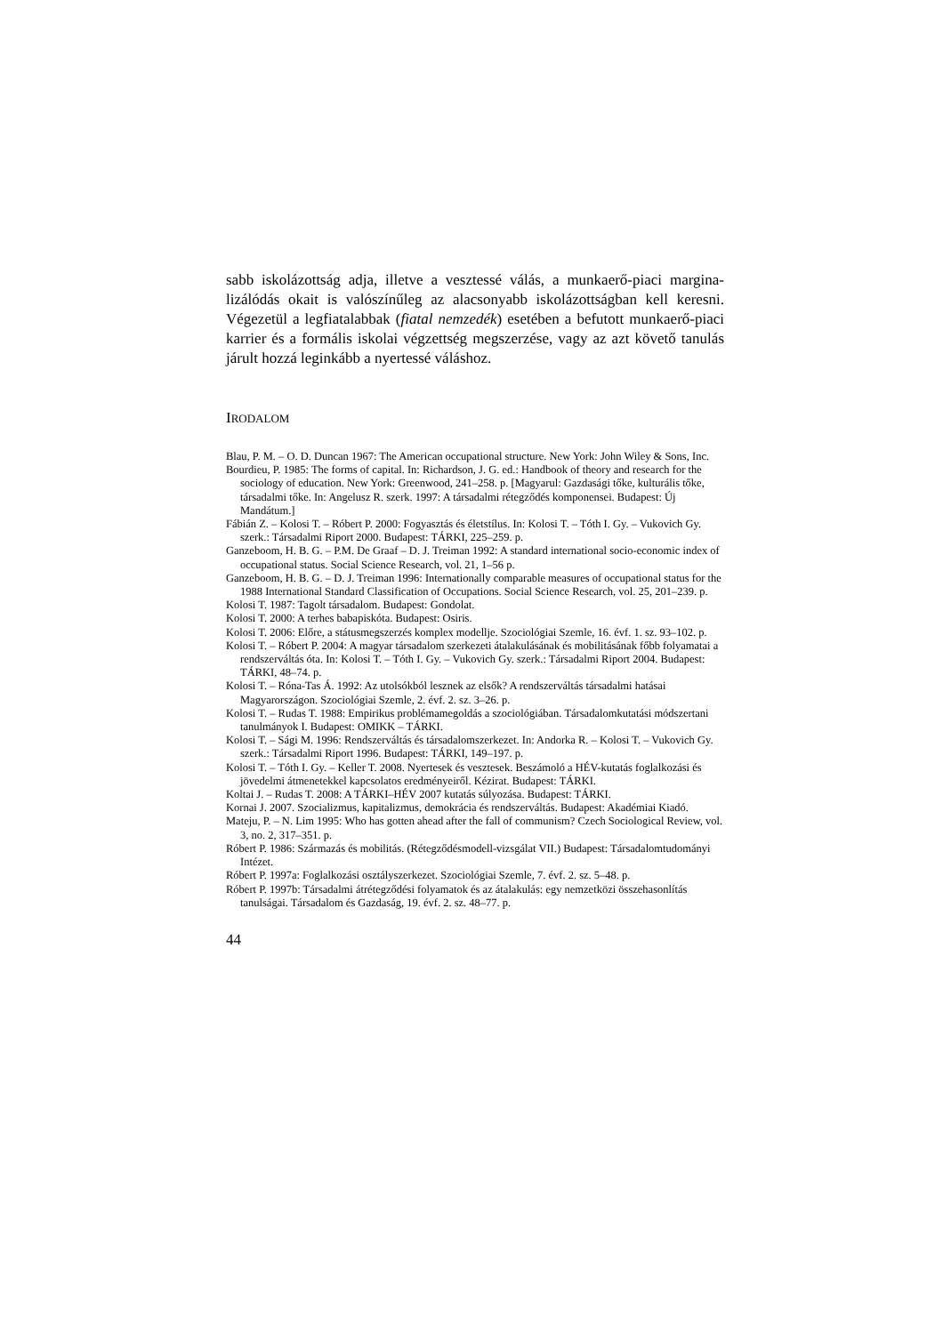sabb iskolázottság adja, illetve a vesztessé válás, a munkaerő-piaci margina­lizálódás okait is valószínűleg az alacsonyabb iskolázottságban kell keresni. Végezetül a legfiatalabbak (fiatal nemzedék) esetében a befutott munkaerő-piaci karrier és a formális iskolai végzettség megszerzése, vagy az azt követő tanulás járult hozzá leginkább a nyertessé váláshoz.
IRODALOM
Blau, P. M. – O. D. Duncan 1967: The American occupational structure. New York: John Wiley & Sons, Inc.
Bourdieu, P. 1985: The forms of capital. In: Richardson, J. G. ed.: Handbook of theory and research for the sociology of education. New York: Greenwood, 241–258. p. [Magyarul: Gazdasági tőke, kulturális tőke, társadalmi tőke. In: Angelusz R. szerk. 1997: A társadalmi rétegződés komponensei. Budapest: Új Mandátum.]
Fábián Z. – Kolosi T. – Róbert P. 2000: Fogyasztás és életstílus. In: Kolosi T. – Tóth I. Gy. – Vukovich Gy. szerk.: Társadalmi Riport 2000. Budapest: TÁRKI, 225–259. p.
Ganzeboom, H. B. G. – P.M. De Graaf – D. J. Treiman 1992: A standard international socio-economic index of occupational status. Social Science Research, vol. 21, 1–56 p.
Ganzeboom, H. B. G. – D. J. Treiman 1996: Internationally comparable measures of occupational status for the 1988 International Standard Classification of Occupations. Social Science Research, vol. 25, 201–239. p.
Kolosi T. 1987: Tagolt társadalom. Budapest: Gondolat.
Kolosi T. 2000: A terhes babapiskóta. Budapest: Osiris.
Kolosi T. 2006: Előre, a státusmegszerzés komplex modellje. Szociológiai Szemle, 16. évf. 1. sz. 93–102. p.
Kolosi T. – Róbert P. 2004: A magyar társadalom szerkezeti átalakulásának és mobilitásának főbb folyamatai a rendszerváltás óta. In: Kolosi T. – Tóth I. Gy. – Vukovich Gy. szerk.: Társadalmi Riport 2004. Budapest: TÁRKI, 48–74. p.
Kolosi T. – Róna-Tas Á. 1992: Az utolsókból lesznek az elsők? A rendszerváltás társadalmi hatásai Magyarországon. Szociológiai Szemle, 2. évf. 2. sz. 3–26. p.
Kolosi T. – Rudas T. 1988: Empirikus problémamegoldás a szociológiában. Társadalomkutatási módszertani tanulmányok I. Budapest: OMIKK – TÁRKI.
Kolosi T. – Sági M. 1996: Rendszerváltás és társadalomszerkezet. In: Andorka R. – Kolosi T. – Vukovich Gy. szerk.: Társadalmi Riport 1996. Budapest: TÁRKI, 149–197. p.
Kolosi T. – Tóth I. Gy. – Keller T. 2008. Nyertesek és vesztesek. Beszámoló a HÉV-kutatás foglalkozási és jövedelmi átmenetekkel kapcsolatos eredményeiről. Kézirat. Budapest: TÁRKI.
Koltai J. – Rudas T. 2008: A TÁRKI–HÉV 2007 kutatás súlyozása. Budapest: TÁRKI.
Kornai J. 2007. Szocializmus, kapitalizmus, demokrácia és rendszerváltás. Budapest: Akadémiai Kiadó.
Mateju, P. – N. Lim 1995: Who has gotten ahead after the fall of communism? Czech Sociological Review, vol. 3, no. 2, 317–351. p.
Róbert P. 1986: Származás és mobilitás. (Rétegződésmodell-vizsgálat VII.) Budapest: Társadalomtudományi Intézet.
Róbert P. 1997a: Foglalkozási osztályszerkezet. Szociológiai Szemle, 7. évf. 2. sz. 5–48. p.
Róbert P. 1997b: Társadalmi átrétegződési folyamatok és az átalakulás: egy nemzetközi összehasonlítás tanulságai. Társadalom és Gazdaság, 19. évf. 2. sz. 48–77. p.
44